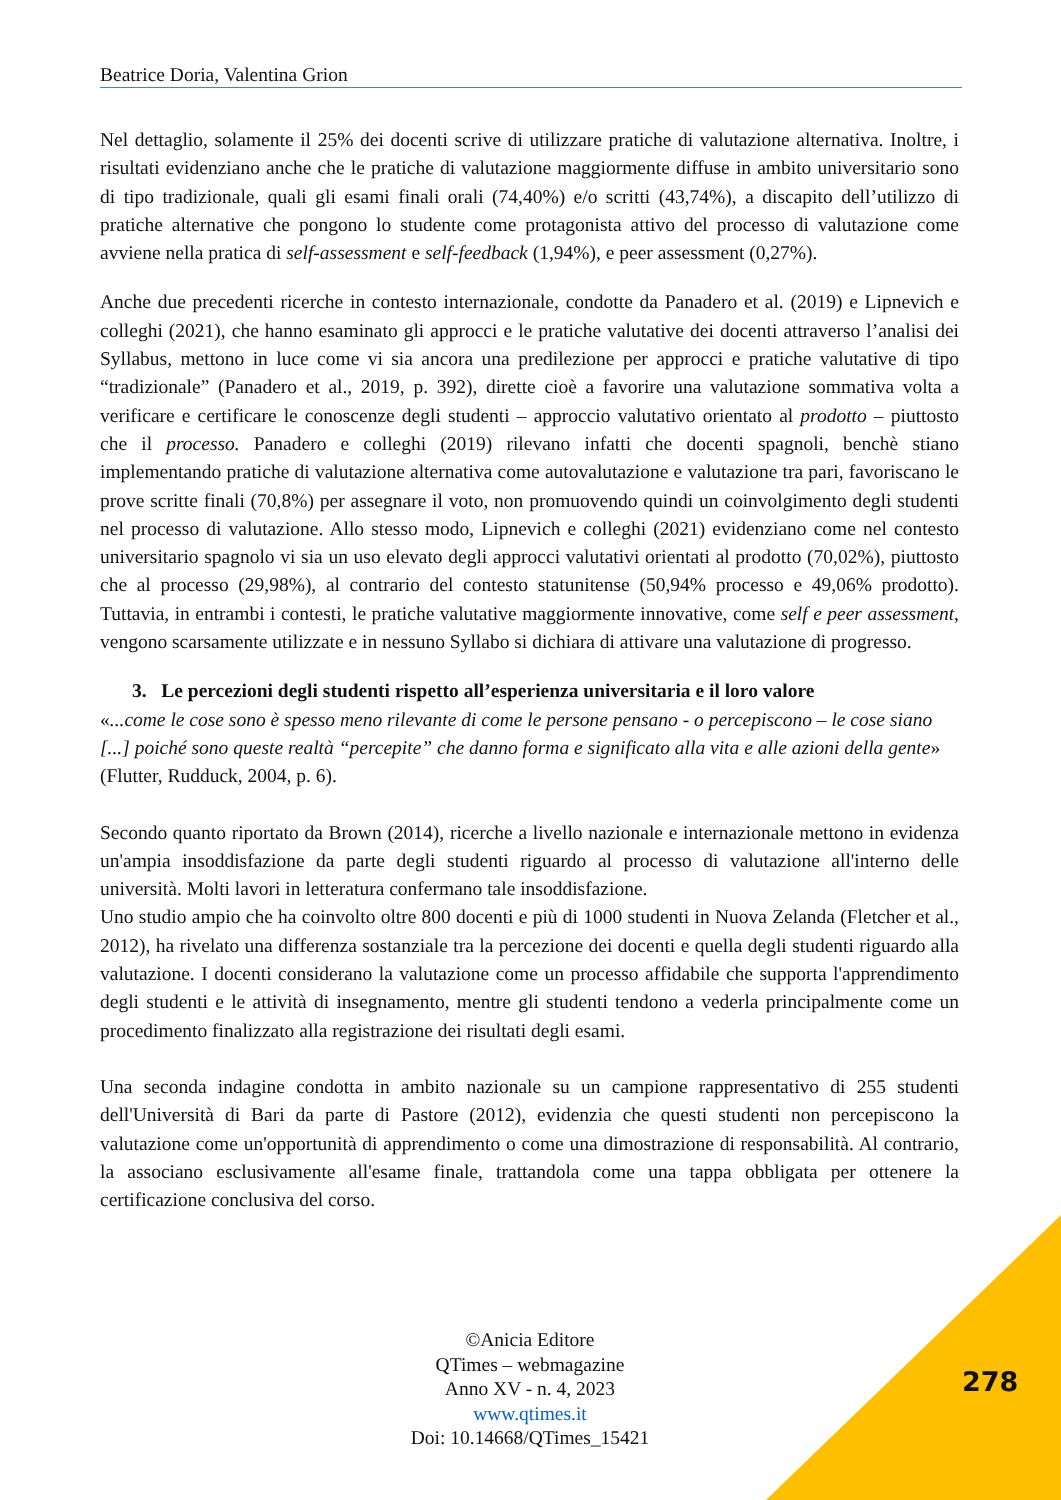Beatrice Doria, Valentina Grion
Nel dettaglio, solamente il 25% dei docenti scrive di utilizzare pratiche di valutazione alternativa. Inoltre, i risultati evidenziano anche che le pratiche di valutazione maggiormente diffuse in ambito universitario sono di tipo tradizionale, quali gli esami finali orali (74,40%) e/o scritti (43,74%), a discapito dell’utilizzo di pratiche alternative che pongono lo studente come protagonista attivo del processo di valutazione come avviene nella pratica di self-assessment e self-feedback (1,94%), e peer assessment (0,27%).
Anche due precedenti ricerche in contesto internazionale, condotte da Panadero et al. (2019) e Lipnevich e colleghi (2021), che hanno esaminato gli approcci e le pratiche valutative dei docenti attraverso l’analisi dei Syllabus, mettono in luce come vi sia ancora una predilezione per approcci e pratiche valutative di tipo “tradizionale” (Panadero et al., 2019, p. 392), dirette cioè a favorire una valutazione sommativa volta a verificare e certificare le conoscenze degli studenti – approccio valutativo orientato al prodotto – piuttosto che il processo. Panadero e colleghi (2019) rilevano infatti che docenti spagnoli, benchè stiano implementando pratiche di valutazione alternativa come autovalutazione e valutazione tra pari, favoriscano le prove scritte finali (70,8%) per assegnare il voto, non promuovendo quindi un coinvolgimento degli studenti nel processo di valutazione. Allo stesso modo, Lipnevich e colleghi (2021) evidenziano come nel contesto universitario spagnolo vi sia un uso elevato degli approcci valutativi orientati al prodotto (70,02%), piuttosto che al processo (29,98%), al contrario del contesto statunitense (50,94% processo e 49,06% prodotto). Tuttavia, in entrambi i contesti, le pratiche valutative maggiormente innovative, come self e peer assessment, vengono scarsamente utilizzate e in nessuno Syllabo si dichiara di attivare una valutazione di progresso.
3. Le percezioni degli studenti rispetto all’esperienza universitaria e il loro valore
«...come le cose sono è spesso meno rilevante di come le persone pensano - o percepiscono – le cose siano [...] poiché sono queste realtà “percepite” che danno forma e significato alla vita e alle azioni della gente» (Flutter, Rudduck, 2004, p. 6).
Secondo quanto riportato da Brown (2014), ricerche a livello nazionale e internazionale mettono in evidenza un'ampia insoddisfazione da parte degli studenti riguardo al processo di valutazione all'interno delle università. Molti lavori in letteratura confermano tale insoddisfazione.
Uno studio ampio che ha coinvolto oltre 800 docenti e più di 1000 studenti in Nuova Zelanda (Fletcher et al., 2012), ha rivelato una differenza sostanziale tra la percezione dei docenti e quella degli studenti riguardo alla valutazione. I docenti considerano la valutazione come un processo affidabile che supporta l'apprendimento degli studenti e le attività di insegnamento, mentre gli studenti tendono a vederla principalmente come un procedimento finalizzato alla registrazione dei risultati degli esami.
Una seconda indagine condotta in ambito nazionale su un campione rappresentativo di 255 studenti dell'Università di Bari da parte di Pastore (2012), evidenzia che questi studenti non percepiscono la valutazione come un'opportunità di apprendimento o come una dimostrazione di responsabilità. Al contrario, la associano esclusivamente all'esame finale, trattandola come una tappa obbligata per ottenere la certificazione conclusiva del corso.
©Anicia Editore
QTimes – webmagazine
Anno XV - n. 4, 2023
www.qtimes.it
Doi: 10.14668/QTimes_15421
278